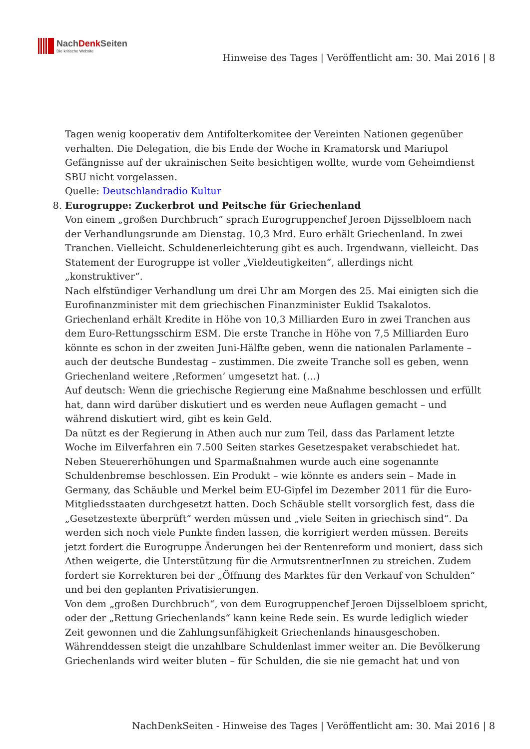NachDenk Seiten
Die kritische Website
Hinweise des Tages | Veröffentlicht am: 30. Mai 2016 | 8
Tagen wenig kooperativ dem Antifolterkomitee der Vereinten Nationen gegenüber verhalten. Die Delegation, die bis Ende der Woche in Kramatorsk und Mariupol Gefängnisse auf der ukrainischen Seite besichtigen wollte, wurde vom Geheimdienst SBU nicht vorgelassen.
Quelle: Deutschlandradio Kultur
8. Eurogruppe: Zuckerbrot und Peitsche für Griechenland
Von einem „großen Durchbruch“ sprach Eurogruppenchef Jeroen Dijsselbloem nach der Verhandlungsrunde am Dienstag. 10,3 Mrd. Euro erhält Griechenland. In zwei Tranchen. Vielleicht. Schuldenerleichterung gibt es auch. Irgendwann, vielleicht. Das Statement der Eurogruppe ist voller „Vieldeutigkeiten“, allerdings nicht „konstruktiver“.
Nach elfstündiger Verhandlung um drei Uhr am Morgen des 25. Mai einigten sich die Eurofinanzminister mit dem griechischen Finanzminister Euklid Tsakalotos. Griechenland erhält Kredite in Höhe von 10,3 Milliarden Euro in zwei Tranchen aus dem Euro-Rettungsschirm ESM. Die erste Tranche in Höhe von 7,5 Milliarden Euro könnte es schon in der zweiten Juni-Hälfte geben, wenn die nationalen Parlamente – auch der deutsche Bundestag – zustimmen. Die zweite Tranche soll es geben, wenn Griechenland weitere ‚Reformen‘ umgesetzt hat. (…)
Auf deutsch: Wenn die griechische Regierung eine Maßnahme beschlossen und erfüllt hat, dann wird darüber diskutiert und es werden neue Auflagen gemacht – und während diskutiert wird, gibt es kein Geld.
Da nützt es der Regierung in Athen auch nur zum Teil, dass das Parlament letzte Woche im Eilverfahren ein 7.500 Seiten starkes Gesetzespaket verabschiedet hat. Neben Steuererhöhungen und Sparmaßnahmen wurde auch eine sogenannte Schuldenbremse beschlossen. Ein Produkt – wie könnte es anders sein – Made in Germany, das Schäuble und Merkel beim EU-Gipfel im Dezember 2011 für die Euro-Mitgliedsstaaten durchgesetzt hatten. Doch Schäuble stellt vorsorglich fest, dass die „Gesetzestexte überprüft“ werden müssen und „viele Seiten in griechisch sind“. Da werden sich noch viele Punkte finden lassen, die korrigiert werden müssen. Bereits jetzt fordert die Eurogruppe Änderungen bei der Rentenreform und moniert, dass sich Athen weigerte, die Unterstützung für die ArmutsrentnerInnen zu streichen. Zudem fordert sie Korrekturen bei der „Öffnung des Marktes für den Verkauf von Schulden“ und bei den geplanten Privatisierungen.
Von dem „großen Durchbruch“, von dem Eurogruppenchef Jeroen Dijsselbloem spricht, oder der „Rettung Griechenlands“ kann keine Rede sein. Es wurde lediglich wieder Zeit gewonnen und die Zahlungsunfähigkeit Griechenlands hinausgeschoben. Währenddessen steigt die unzahlbare Schuldenlast immer weiter an. Die Bevölkerung Griechenlands wird weiter bluten – für Schulden, die sie nie gemacht hat und von
NachDenkSeiten - Hinweise des Tages | Veröffentlicht am: 30. Mai 2016 | 8